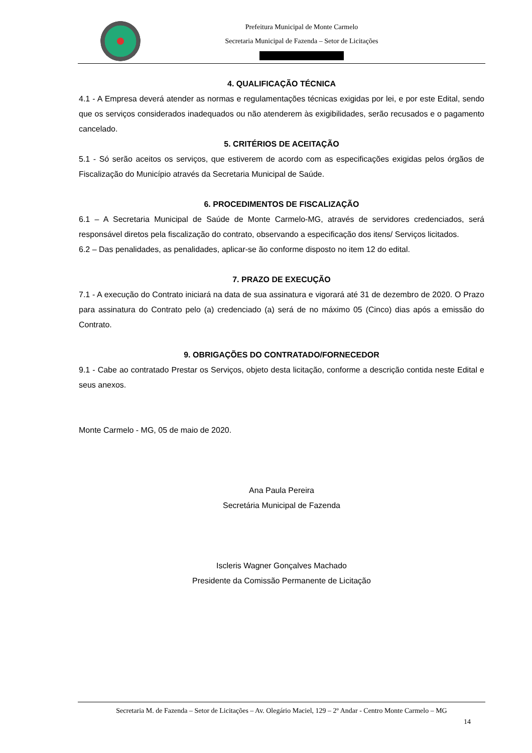Prefeitura Municipal de Monte Carmelo
Secretaria Municipal de Fazenda – Setor de Licitações
4. QUALIFICAÇÃO TÉCNICA
4.1 - A Empresa deverá atender as normas e regulamentações técnicas exigidas por lei, e por este Edital, sendo que os serviços considerados inadequados ou não atenderem às exigibilidades, serão recusados e o pagamento cancelado.
5. CRITÉRIOS DE ACEITAÇÃO
5.1 - Só serão aceitos os serviços, que estiverem de acordo com as especificações exigidas pelos órgãos de Fiscalização do Município através da Secretaria Municipal de Saúde.
6. PROCEDIMENTOS DE FISCALIZAÇÃO
6.1 – A Secretaria Municipal de Saúde de Monte Carmelo-MG, através de servidores credenciados, será responsável diretos pela fiscalização do contrato, observando a especificação dos itens/ Serviços licitados.
6.2 – Das penalidades, as penalidades, aplicar-se ão conforme disposto no item 12 do edital.
7. PRAZO DE EXECUÇÃO
7.1 - A execução do Contrato iniciará na data de sua assinatura e vigorará até 31 de dezembro de 2020. O Prazo para assinatura do Contrato pelo (a) credenciado (a) será de no máximo 05 (Cinco) dias após a emissão do Contrato.
9. OBRIGAÇÕES DO CONTRATADO/FORNECEDOR
9.1 - Cabe ao contratado Prestar os Serviços, objeto desta licitação, conforme a descrição contida neste Edital e seus anexos.
Monte Carmelo - MG, 05 de maio de 2020.
Ana Paula Pereira
Secretária Municipal de Fazenda
Iscleris Wagner Gonçalves Machado
Presidente da Comissão Permanente de Licitação
Secretaria M. de Fazenda – Setor de Licitações – Av. Olegário Maciel, 129 – 2º Andar - Centro Monte Carmelo – MG
14